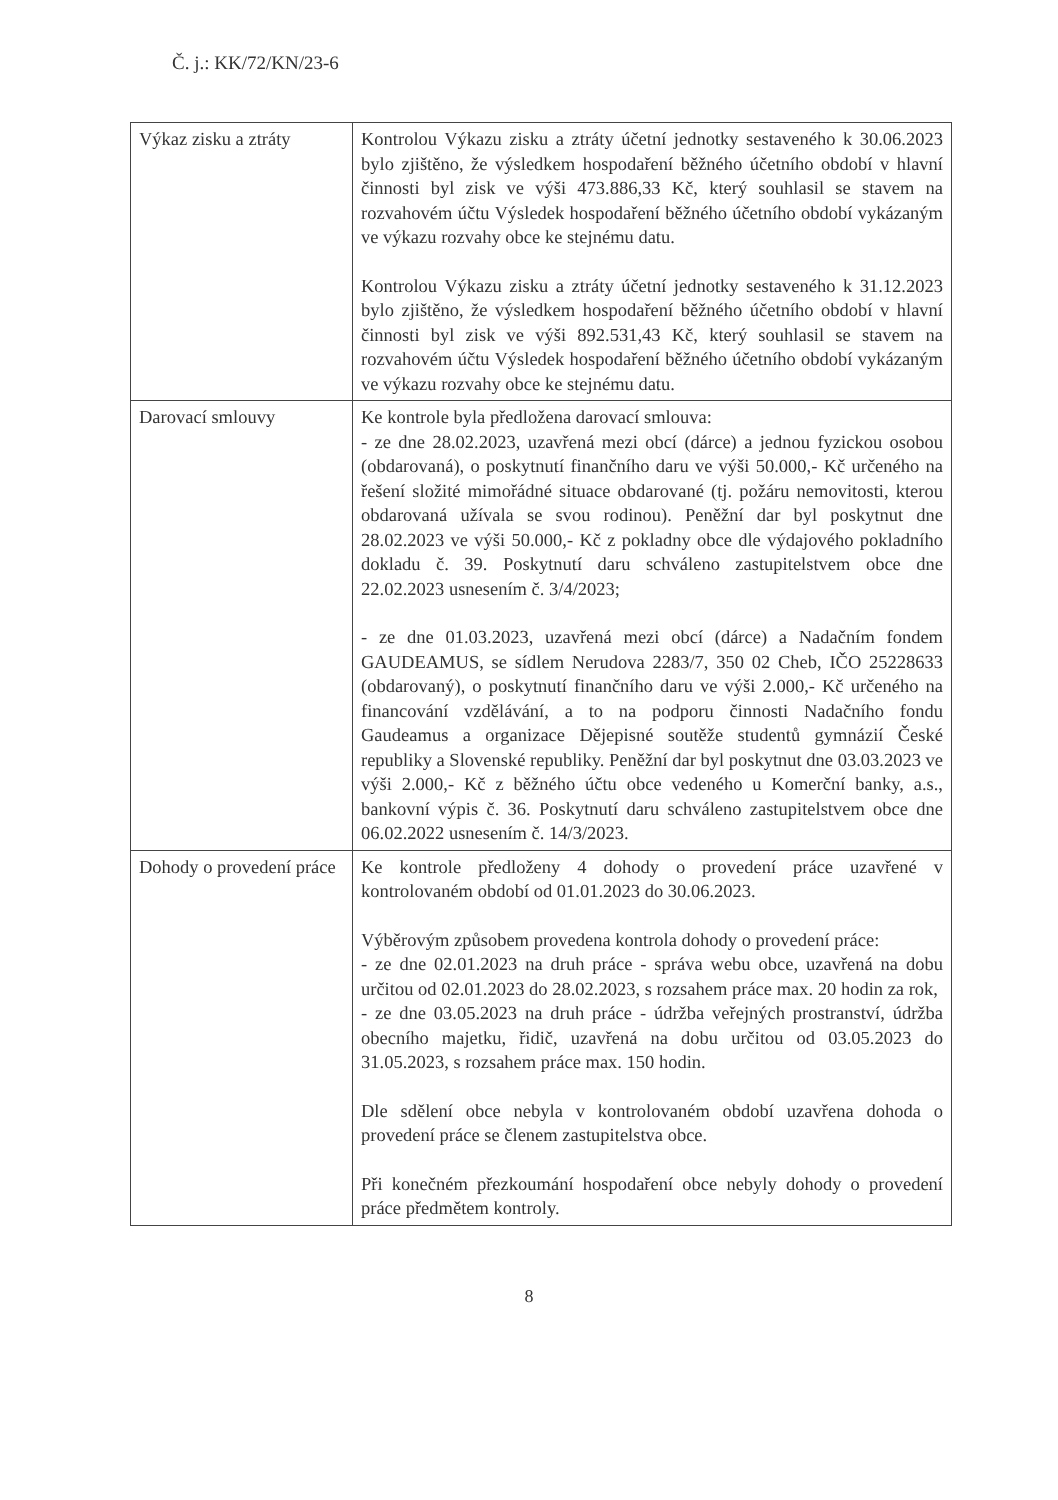Č. j.: KK/72/KN/23-6
| Výkaz zisku a ztráty | Kontrolou Výkazu zisku a ztráty účetní jednotky sestaveného k 30.06.2023 bylo zjištěno, že výsledkem hospodaření běžného účetního období v hlavní činnosti byl zisk ve výši 473.886,33 Kč, který souhlasil se stavem na rozvahovém účtu Výsledek hospodaření běžného účetního období vykázaným ve výkazu rozvahy obce ke stejnému datu. Kontrolou Výkazu zisku a ztráty účetní jednotky sestaveného k 31.12.2023 bylo zjištěno, že výsledkem hospodaření běžného účetního období v hlavní činnosti byl zisk ve výši 892.531,43 Kč, který souhlasil se stavem na rozvahovém účtu Výsledek hospodaření běžného účetního období vykázaným ve výkazu rozvahy obce ke stejnému datu. |
| Darovací smlouvy | Ke kontrole byla předložena darovací smlouva: - ze dne 28.02.2023, uzavřená mezi obcí (dárce) a jednou fyzickou osobou (obdarovaná), o poskytnutí finančního daru ve výši 50.000,- Kč určeného na řešení složité mimořádné situace obdarované (tj. požáru nemovitosti, kterou obdarovaná užívala se svou rodinou). Peněžní dar byl poskytnut dne 28.02.2023 ve výši 50.000,- Kč z pokladny obce dle výdajového pokladního dokladu č. 39. Poskytnutí daru schváleno zastupitelstvem obce dne 22.02.2023 usnesením č. 3/4/2023; - ze dne 01.03.2023, uzavřená mezi obcí (dárce) a Nadačním fondem GAUDEAMUS, se sídlem Nerudova 2283/7, 350 02 Cheb, IČO 25228633 (obdarovaný), o poskytnutí finančního daru ve výši 2.000,- Kč určeného na financování vzdělávání, a to na podporu činnosti Nadačního fondu Gaudeamus a organizace Dějepisné soutěže studentů gymnázií České republiky a Slovenské republiky. Peněžní dar byl poskytnut dne 03.03.2023 ve výši 2.000,- Kč z běžného účtu obce vedeného u Komerční banky, a.s., bankovní výpis č. 36. Poskytnutí daru schváleno zastupitelstvem obce dne 06.02.2022 usnesením č. 14/3/2023. |
| Dohody o provedení práce | Ke kontrole předloženy 4 dohody o provedení práce uzavřené v kontrolovaném období od 01.01.2023 do 30.06.2023. Výběrovým způsobem provedena kontrola dohody o provedení práce: - ze dne 02.01.2023 na druh práce - správa webu obce, uzavřená na dobu určitou od 02.01.2023 do 28.02.2023, s rozsahem práce max. 20 hodin za rok, - ze dne 03.05.2023 na druh práce - údržba veřejných prostranství, údržba obecního majetku, řidič, uzavřená na dobu určitou od 03.05.2023 do 31.05.2023, s rozsahem práce max. 150 hodin. Dle sdělení obce nebyla v kontrolovaném období uzavřena dohoda o provedení práce se členem zastupitelstva obce. Při konečném přezkoumání hospodaření obce nebyly dohody o provedení práce předmětem kontroly. |
8